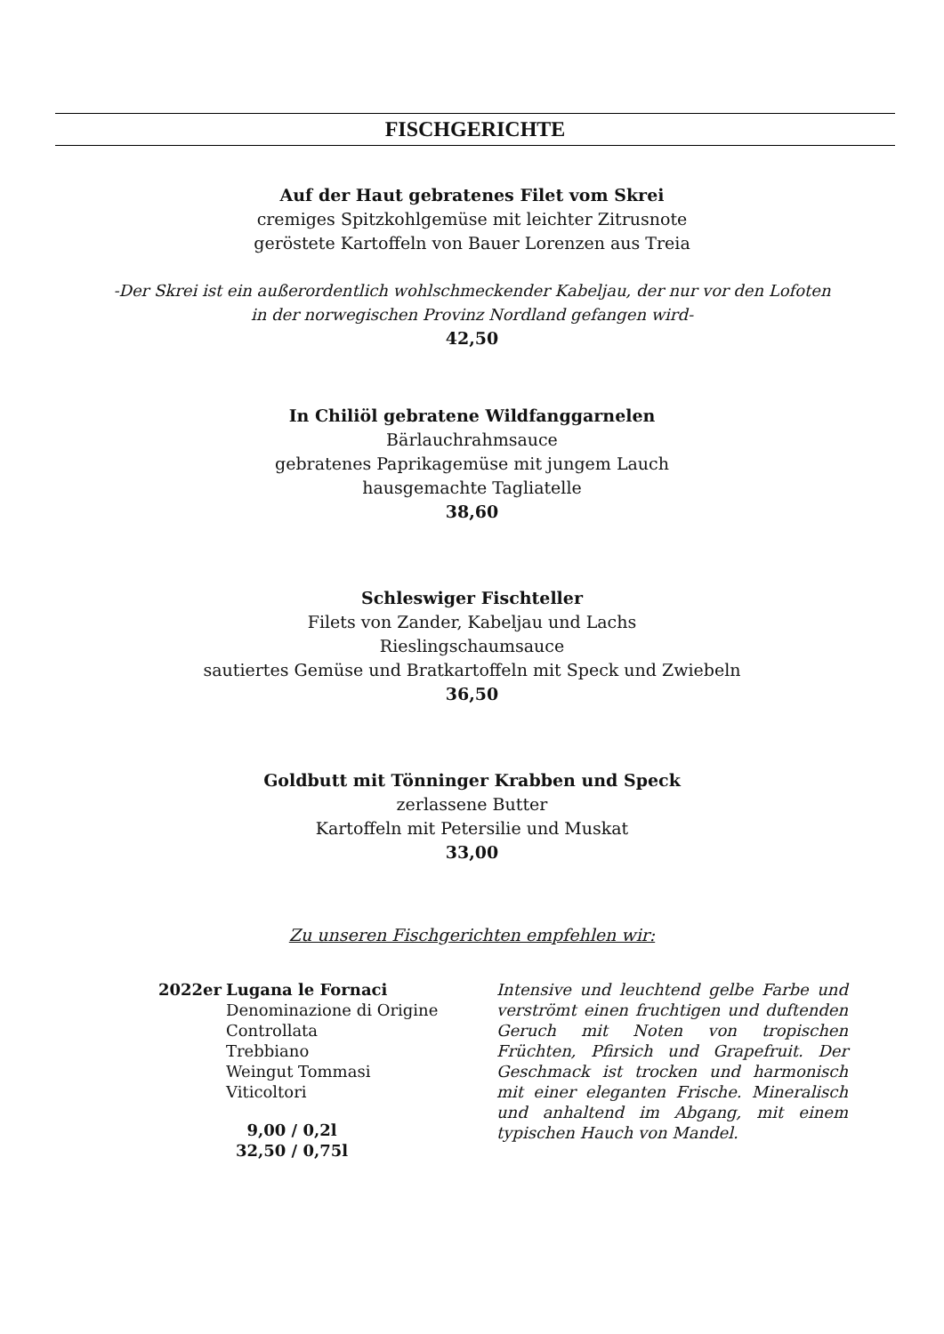FISCHGERICHTE
Auf der Haut gebratenes Filet vom Skrei
cremiges Spitzkohlgemüse mit leichter Zitrusnote
geröstete Kartoffeln von Bauer Lorenzen aus Treia
-Der Skrei ist ein außerordentlich wohlschmeckender Kabeljau, der nur vor den Lofoten
in der norwegischen Provinz Nordland gefangen wird-
42,50
In Chiliöl gebratene Wildfanggarnelen
Bärlauchrahmsauce
gebratenes Paprikagemüse mit jungem Lauch
hausgemachte Tagliatelle
38,60
Schleswiger Fischteller
Filets von Zander, Kabeljau und Lachs
Rieslingschaumsauce
sautiertes Gemüse und Bratkartoffeln mit Speck und Zwiebeln
36,50
Goldbutt mit Tönninger Krabben und Speck
zerlassene Butter
Kartoffeln mit Petersilie und Muskat
33,00
Zu unseren Fischgerichten empfehlen wir:
2022er Lugana le Fornaci
Denominazione di Origine
Controllata
Trebbiano
Weingut Tommasi
Viticoltori
9,00 / 0,2l
32,50 / 0,75l
Intensive und leuchtend gelbe Farbe und verströmt einen fruchtigen und duftenden Geruch mit Noten von tropischen Früchten, Pfirsich und Grapefruit. Der Geschmack ist trocken und harmonisch mit einer eleganten Frische. Mineralisch und anhaltend im Abgang, mit einem typischen Hauch von Mandel.